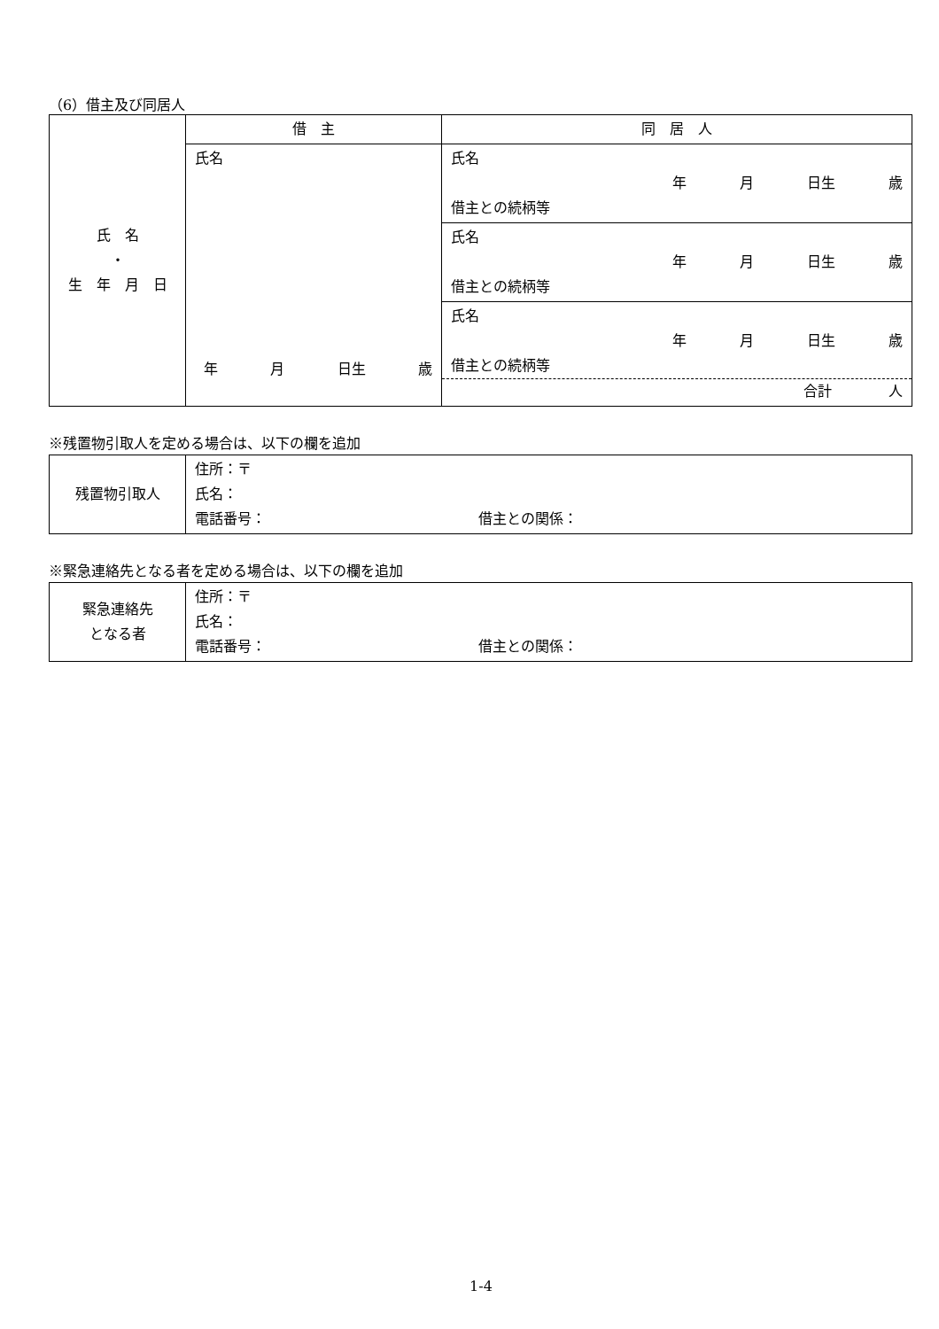（6）借主及び同居人
| 氏 名 ・ 生 年 月 日 | 借 主 | 同 居 人 |
| | 氏名 年 月 日生 歳 | 氏名 年 月 日生 歳 借主との続柄等 |
| | | 氏名 年 月 日生 歳 借主との続柄等 |
| | | 氏名 年 月 日生 歳 借主との続柄等 合計 人 |
※残置物引取人を定める場合は、以下の欄を追加
| 残置物引取人 | 住所：〒 氏名： 電話番号： 借主との関係： |
※緊急連絡先となる者を定める場合は、以下の欄を追加
| 緊急連絡先 となる者 | 住所：〒 氏名： 電話番号： 借主との関係： |
1-4